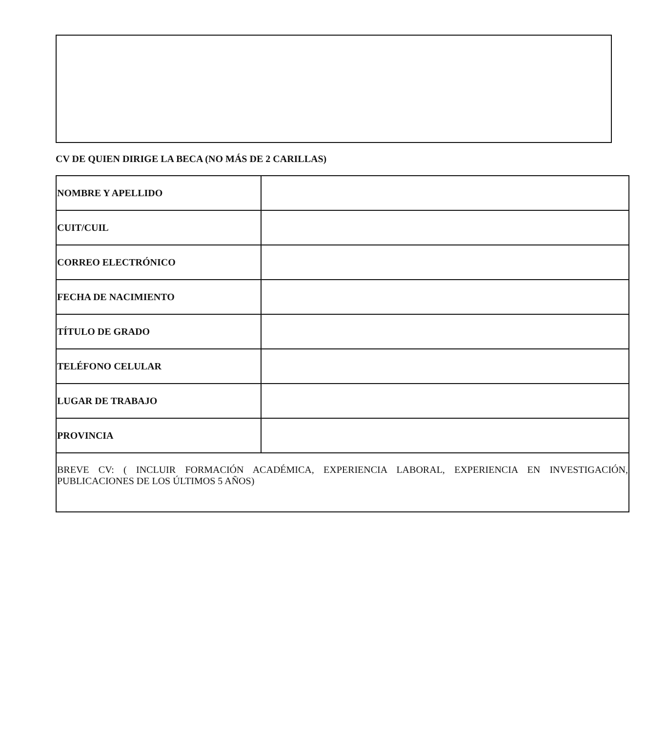CV DE QUIEN DIRIGE LA BECA (NO MÁS DE 2 CARILLAS)
| NOMBRE Y APELLIDO | |
| CUIT/CUIL | |
| CORREO ELECTRÓNICO | |
| FECHA DE NACIMIENTO | |
| TÍTULO DE GRADO | |
| TELÉFONO CELULAR | |
| LUGAR DE TRABAJO | |
| PROVINCIA | |
| BREVE CV: ( INCLUIR FORMACIÓN ACADÉMICA, EXPERIENCIA LABORAL, EXPERIENCIA EN INVESTIGACIÓN, PUBLICACIONES DE LOS ÚLTIMOS 5 AÑOS) | |